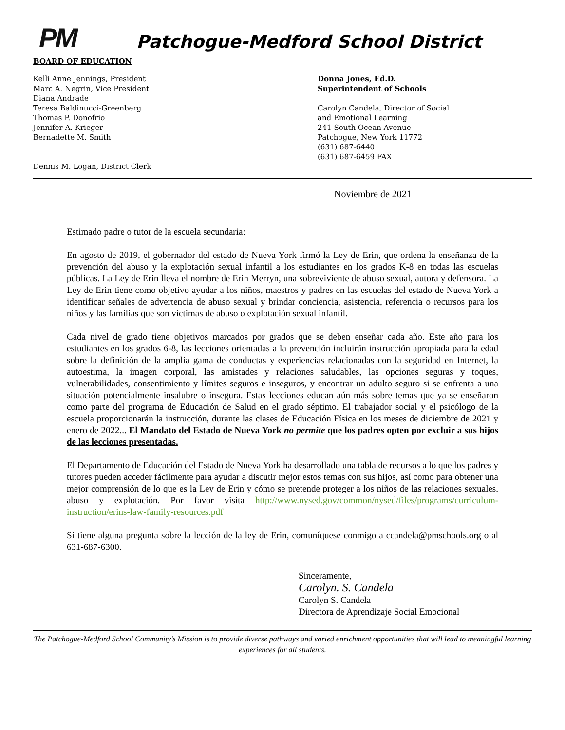PM
Patchogue-Medford School District
BOARD OF EDUCATION
Kelli Anne Jennings, President
Marc A. Negrin, Vice President
Diana Andrade
Teresa Baldinucci-Greenberg
Thomas P. Donofrio
Jennifer A. Krieger
Bernadette M. Smith
Dennis M. Logan, District Clerk
Donna Jones, Ed.D.
Superintendent of Schools
Carolyn Candela, Director of Social
and Emotional Learning
241 South Ocean Avenue
Patchogue, New York 11772
(631) 687-6440
(631) 687-6459 FAX
Noviembre de 2021
Estimado padre o tutor de la escuela secundaria:
En agosto de 2019, el gobernador del estado de Nueva York firmó la Ley de Erin, que ordena la enseñanza de la prevención del abuso y la explotación sexual infantil a los estudiantes en los grados K-8 en todas las escuelas públicas. La Ley de Erin lleva el nombre de Erin Merryn, una sobreviviente de abuso sexual, autora y defensora. La Ley de Erin tiene como objetivo ayudar a los niños, maestros y padres en las escuelas del estado de Nueva York a identificar señales de advertencia de abuso sexual y brindar conciencia, asistencia, referencia o recursos para los niños y las familias que son víctimas de abuso o explotación sexual infantil.
Cada nivel de grado tiene objetivos marcados por grados que se deben enseñar cada año. Este año para los estudiantes en los grados 6-8, las lecciones orientadas a la prevención incluirán instrucción apropiada para la edad sobre la definición de la amplia gama de conductas y experiencias relacionadas con la seguridad en Internet, la autoestima, la imagen corporal, las amistades y relaciones saludables, las opciones seguras y toques, vulnerabilidades, consentimiento y límites seguros e inseguros, y encontrar un adulto seguro si se enfrenta a una situación potencialmente insalubre o insegura. Estas lecciones educan aún más sobre temas que ya se enseñaron como parte del programa de Educación de Salud en el grado séptimo. El trabajador social y el psicólogo de la escuela proporcionarán la instrucción, durante las clases de Educación Física en los meses de diciembre de 2021 y enero de 2022... El Mandato del Estado de Nueva York no permite que los padres opten por excluir a sus hijos de las lecciones presentadas.
El Departamento de Educación del Estado de Nueva York ha desarrollado una tabla de recursos a lo que los padres y tutores pueden acceder fácilmente para ayudar a discutir mejor estos temas con sus hijos, así como para obtener una mejor comprensión de lo que es la Ley de Erin y cómo se pretende proteger a los niños de las relaciones sexuales. abuso y explotación. Por favor visita http://www.nysed.gov/common/nysed/files/programs/curriculum-instruction/erins-law-family-resources.pdf
Si tiene alguna pregunta sobre la lección de la ley de Erin, comuníquese conmigo a ccandela@pmschools.org o al 631-687-6300.
Sinceramente,
Carolyn. S. Candela
Carolyn S. Candela
Directora de Aprendizaje Social Emocional
The Patchogue-Medford School Community’s Mission is to provide diverse pathways and varied enrichment opportunities that will lead to meaningful learning experiences for all students.